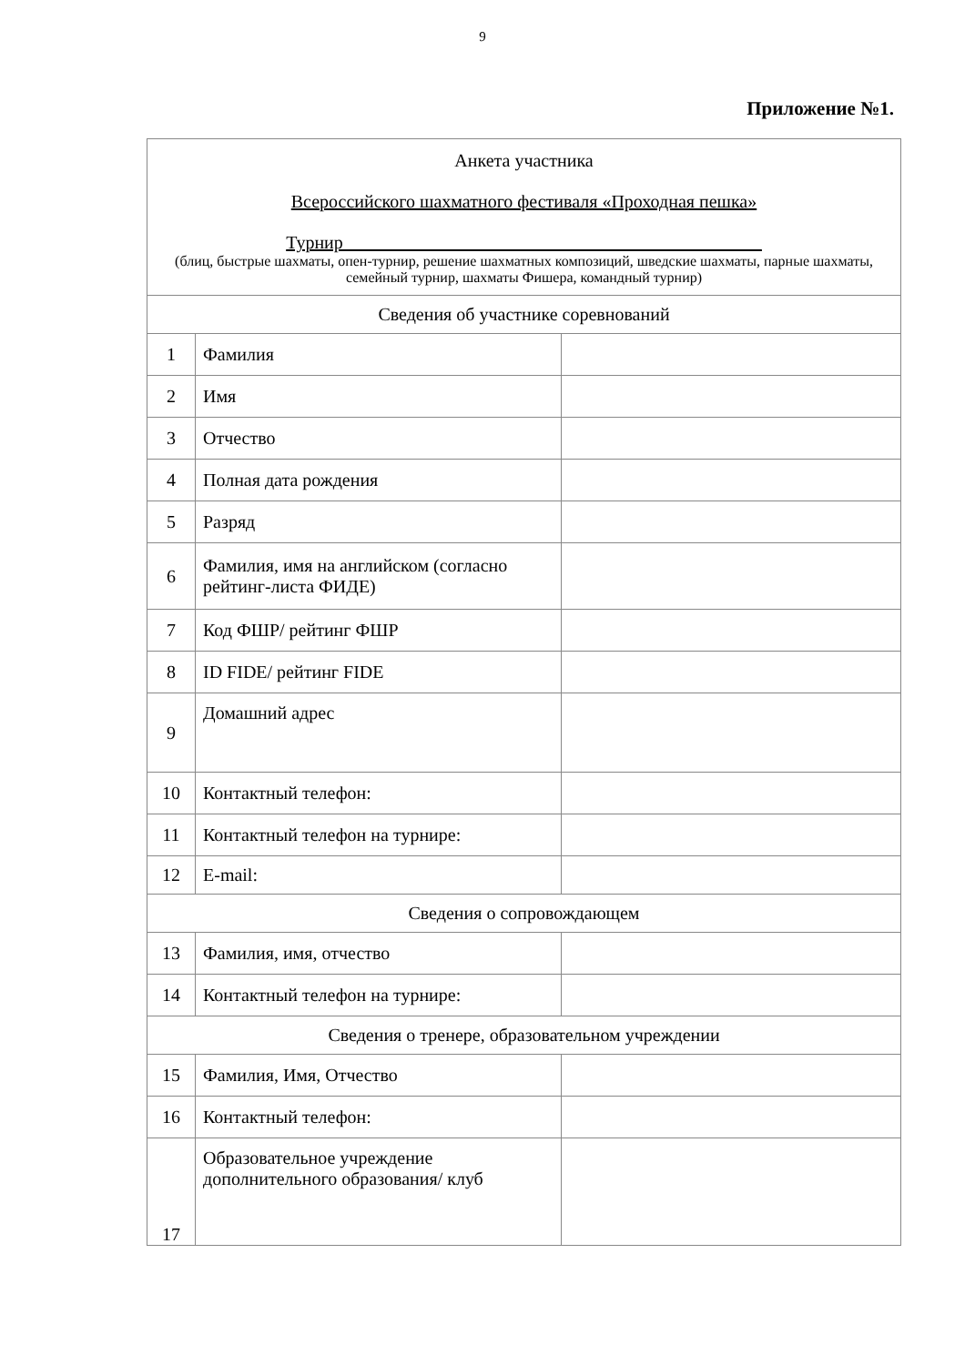9
Приложение №1.
| Анкета участника Всероссийского шахматного фестиваля «Проходная пешка» Турнир______________________________________________ (блиц, быстрые шахматы, опен-турнир, решение шахматных композиций, шведские шахматы, парные шахматы, семейный турнир, шахматы Фишера, командный турнир) | | |
| Сведения об участнике соревнований | | |
| 1 | Фамилия | |
| 2 | Имя | |
| 3 | Отчество | |
| 4 | Полная дата рождения | |
| 5 | Разряд | |
| 6 | Фамилия, имя на английском (согласно рейтинг-листа ФИДЕ) | |
| 7 | Код ФШР/ рейтинг ФШР | |
| 8 | ID FIDE/ рейтинг FIDE | |
| 9 | Домашний адрес | |
| 10 | Контактный телефон: | |
| 11 | Контактный телефон на турнире: | |
| 12 | E-mail: | |
| Сведения о сопровождающем | | |
| 13 | Фамилия, имя, отчество | |
| 14 | Контактный телефон на турнире: | |
| Сведения о тренере, образовательном учреждении | | |
| 15 | Фамилия, Имя, Отчество | |
| 16 | Контактный телефон: | |
| 17 | Образовательное учреждение дополнительного образования/ клуб | |